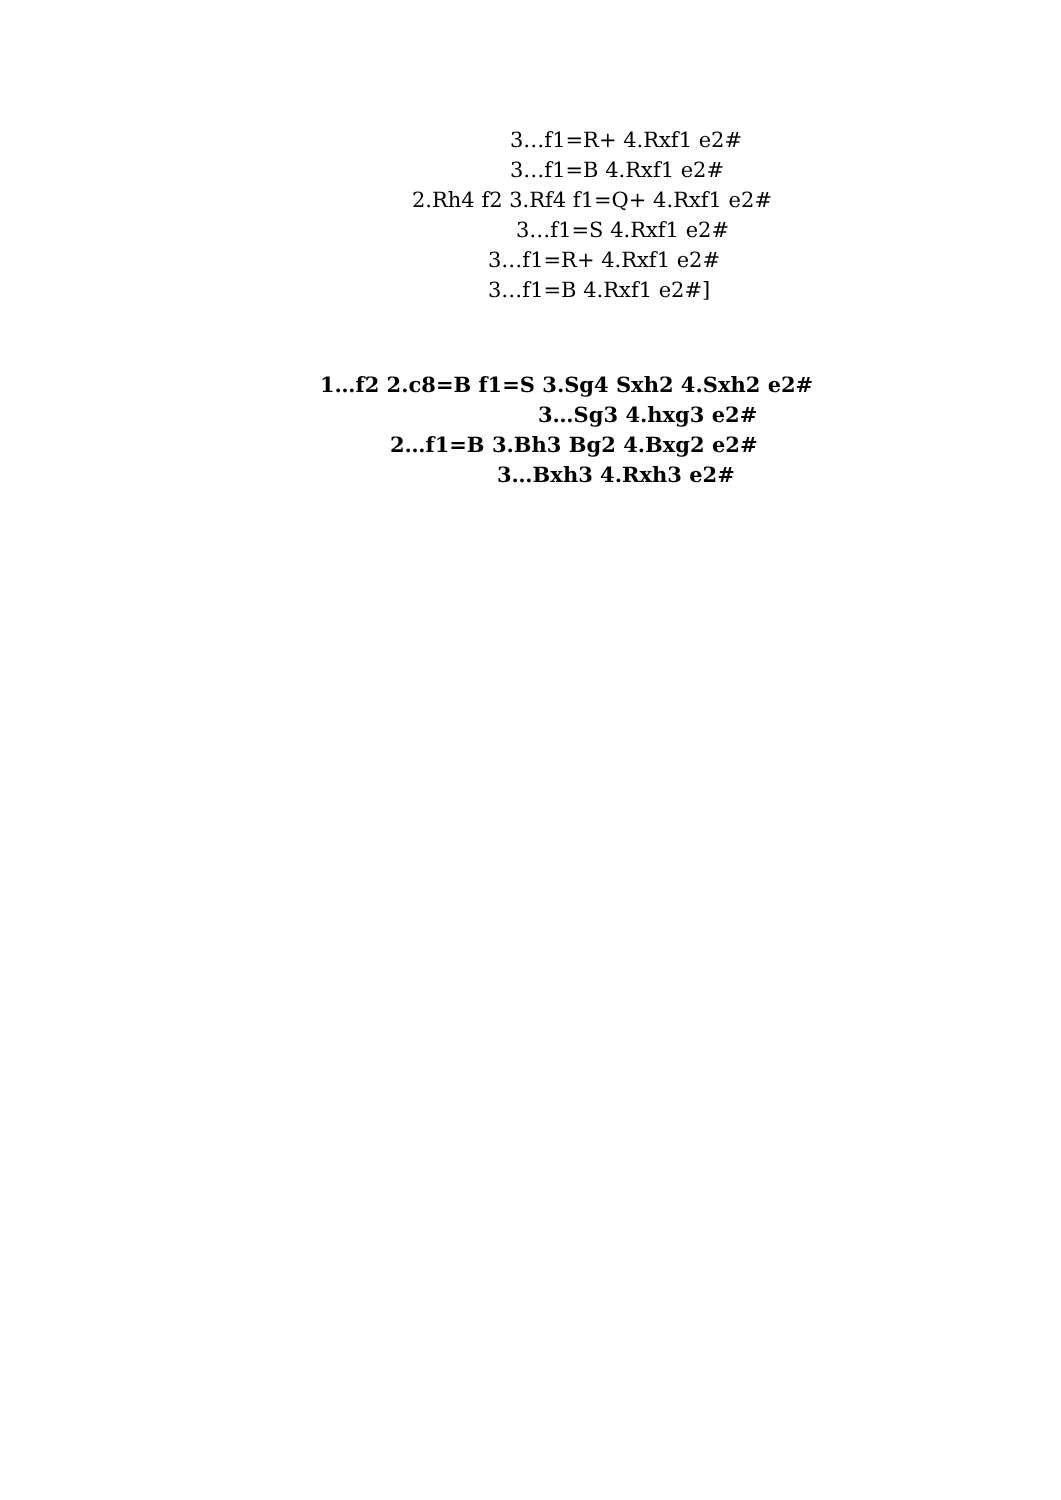3…f1=R+ 4.Rxf1 e2#
3…f1=B 4.Rxf1 e2#
2.Rh4 f2 3.Rf4 f1=Q+ 4.Rxf1 e2#
3…f1=S 4.Rxf1 e2#
3…f1=R+ 4.Rxf1 e2#
3…f1=B 4.Rxf1 e2#]
1…f2 2.c8=B f1=S 3.Sg4 Sxh2 4.Sxh2 e2#
3…Sg3 4.hxg3 e2#
2…f1=B 3.Bh3 Bg2 4.Bxg2 e2#
3…Bxh3 4.Rxh3 e2#